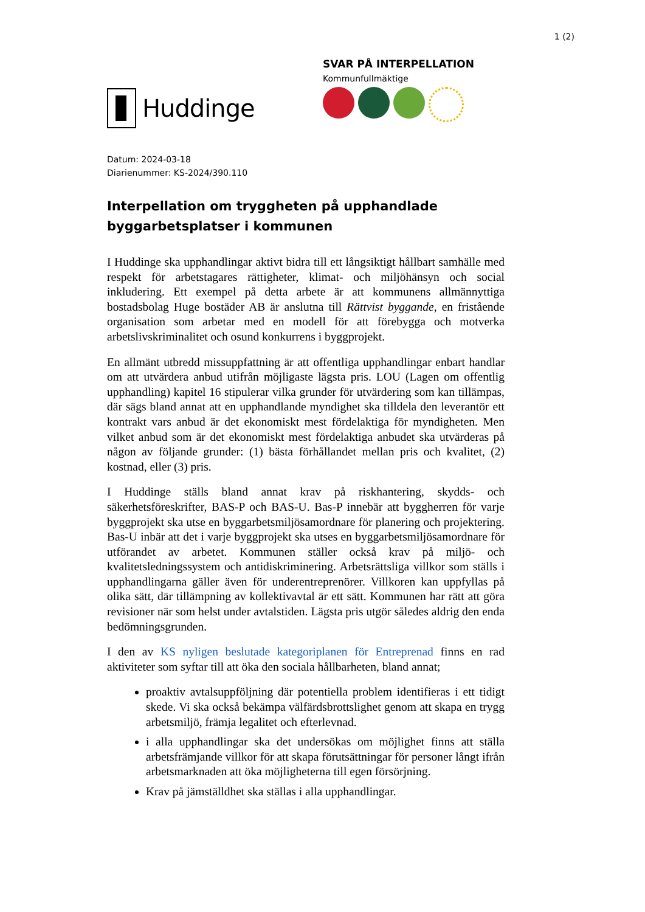1 (2)
Huddinge
SVAR PÅ INTERPELLATION
Kommunfullmäktige
Datum: 2024-03-18
Diarienummer: KS-2024/390.110
Interpellation om tryggheten på upphandlade byggarbetsplatser i kommunen
I Huddinge ska upphandlingar aktivt bidra till ett långsiktigt hållbart samhälle med respekt för arbetstagares rättigheter, klimat- och miljöhänsyn och social inkludering. Ett exempel på detta arbete är att kommunens allmännyttiga bostadsbolag Huge bostäder AB är anslutna till Rättvist byggande, en fristående organisation som arbetar med en modell för att förebygga och motverka arbetslivskriminalitet och osund konkurrens i byggprojekt.
En allmänt utbredd missuppfattning är att offentliga upphandlingar enbart handlar om att utvärdera anbud utifrån möjligaste lägsta pris. LOU (Lagen om offentlig upphandling) kapitel 16 stipulerar vilka grunder för utvärdering som kan tillämpas, där sägs bland annat att en upphandlande myndighet ska tilldela den leverantör ett kontrakt vars anbud är det ekonomiskt mest fördelaktiga för myndigheten. Men vilket anbud som är det ekonomiskt mest fördelaktiga anbudet ska utvärderas på någon av följande grunder: (1) bästa förhållandet mellan pris och kvalitet, (2) kostnad, eller (3) pris.
I Huddinge ställs bland annat krav på riskhantering, skydds- och säkerhetsföreskrifter, BAS-P och BAS-U. Bas-P innebär att byggherren för varje byggprojekt ska utse en byggarbetsmiljösamordnare för planering och projektering. Bas-U inbär att det i varje byggprojekt ska utses en byggarbetsmiljösamordnare för utförandet av arbetet. Kommunen ställer också krav på miljö- och kvalitetsledningssystem och antidiskriminering. Arbetsrättsliga villkor som ställs i upphandlingarna gäller även för underentreprenörer. Villkoren kan uppfyllas på olika sätt, där tillämpning av kollektivavtal är ett sätt. Kommunen har rätt att göra revisioner när som helst under avtalstiden. Lägsta pris utgör således aldrig den enda bedömningsgrunden.
I den av KS nyligen beslutade kategoriplanen för Entreprenad finns en rad aktiviteter som syftar till att öka den sociala hållbarheten, bland annat;
proaktiv avtalsuppföljning där potentiella problem identifieras i ett tidigt skede. Vi ska också bekämpa välfärdsbrottslighet genom att skapa en trygg arbetsmiljö, främja legalitet och efterlevnad.
i alla upphandlingar ska det undersökas om möjlighet finns att ställa arbetsfrämjande villkor för att skapa förutsättningar för personer långt ifrån arbetsmarknaden att öka möjligheterna till egen försörjning.
Krav på jämställdhet ska ställas i alla upphandlingar.